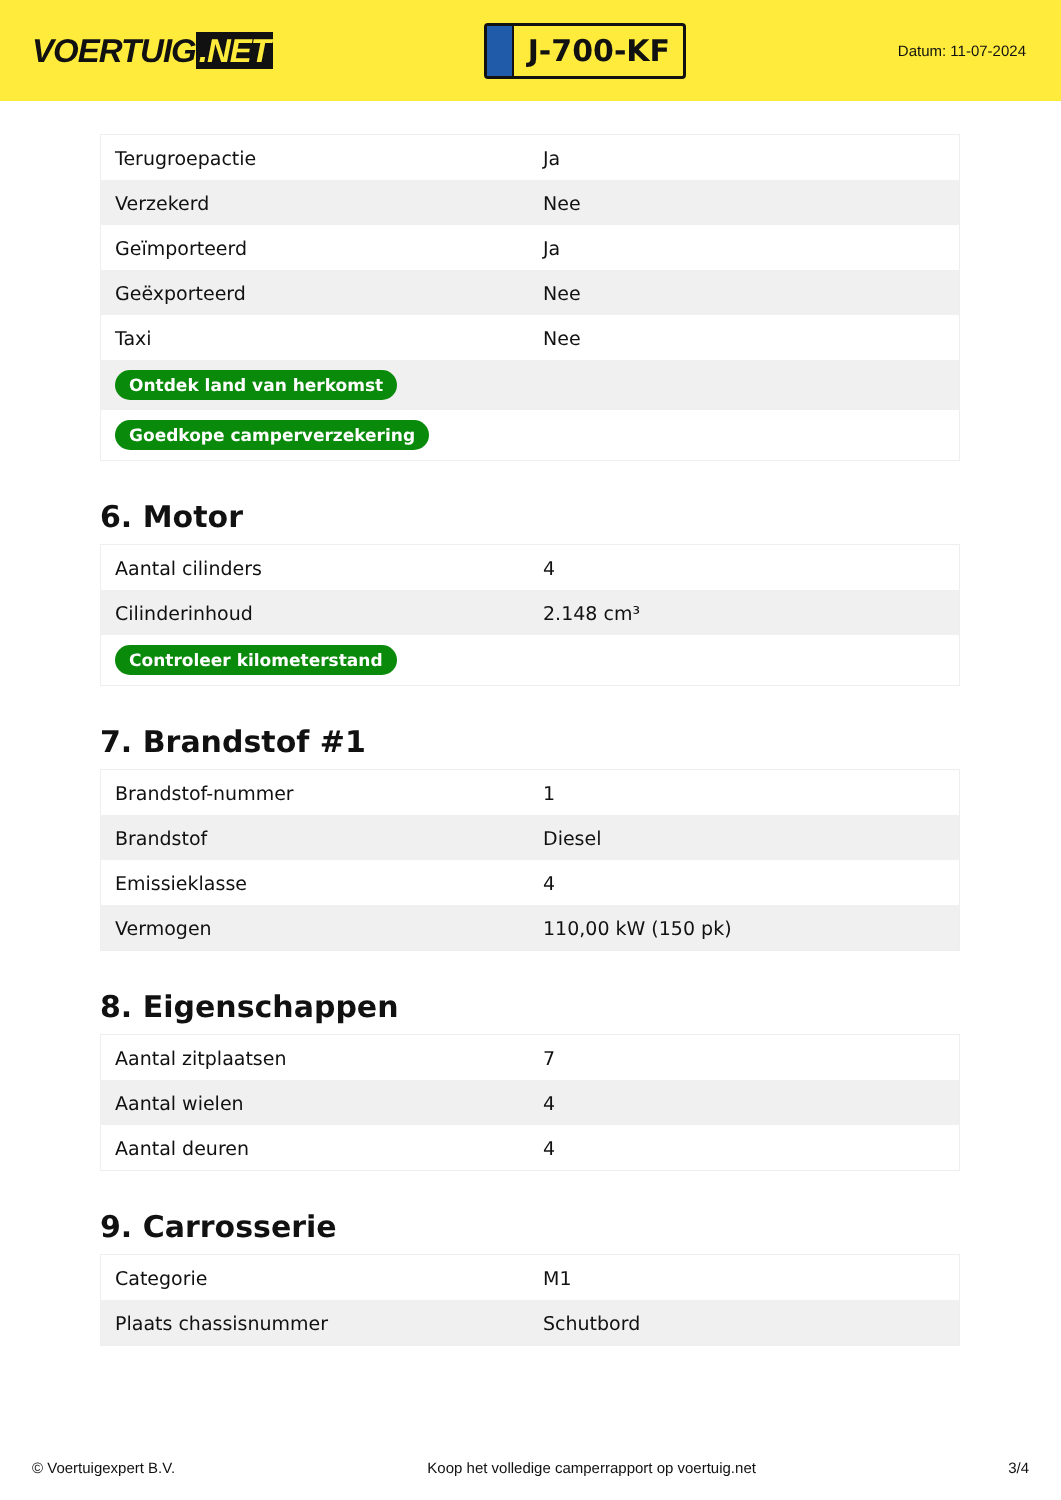VOERTUIG.NET
J-700-KF
Datum: 11-07-2024
| Terugroepactie | Ja |
| Verzekerd | Nee |
| Geïmporteerd | Ja |
| Geëxporteerd | Nee |
| Taxi | Nee |
| Ontdek land van herkomst | |
| Goedkope camperverzekering | |
6. Motor
| Aantal cilinders | 4 |
| Cilinderinhoud | 2.148 cm³ |
| Controleer kilometerstand | |
7. Brandstof #1
| Brandstof-nummer | 1 |
| Brandstof | Diesel |
| Emissieklasse | 4 |
| Vermogen | 110,00 kW (150 pk) |
8. Eigenschappen
| Aantal zitplaatsen | 7 |
| Aantal wielen | 4 |
| Aantal deuren | 4 |
9. Carrosserie
| Categorie | M1 |
| Plaats chassisnummer | Schutbord |
© Voertuigexpert B.V. Koop het volledige camperrapport op voertuig.net 3/4